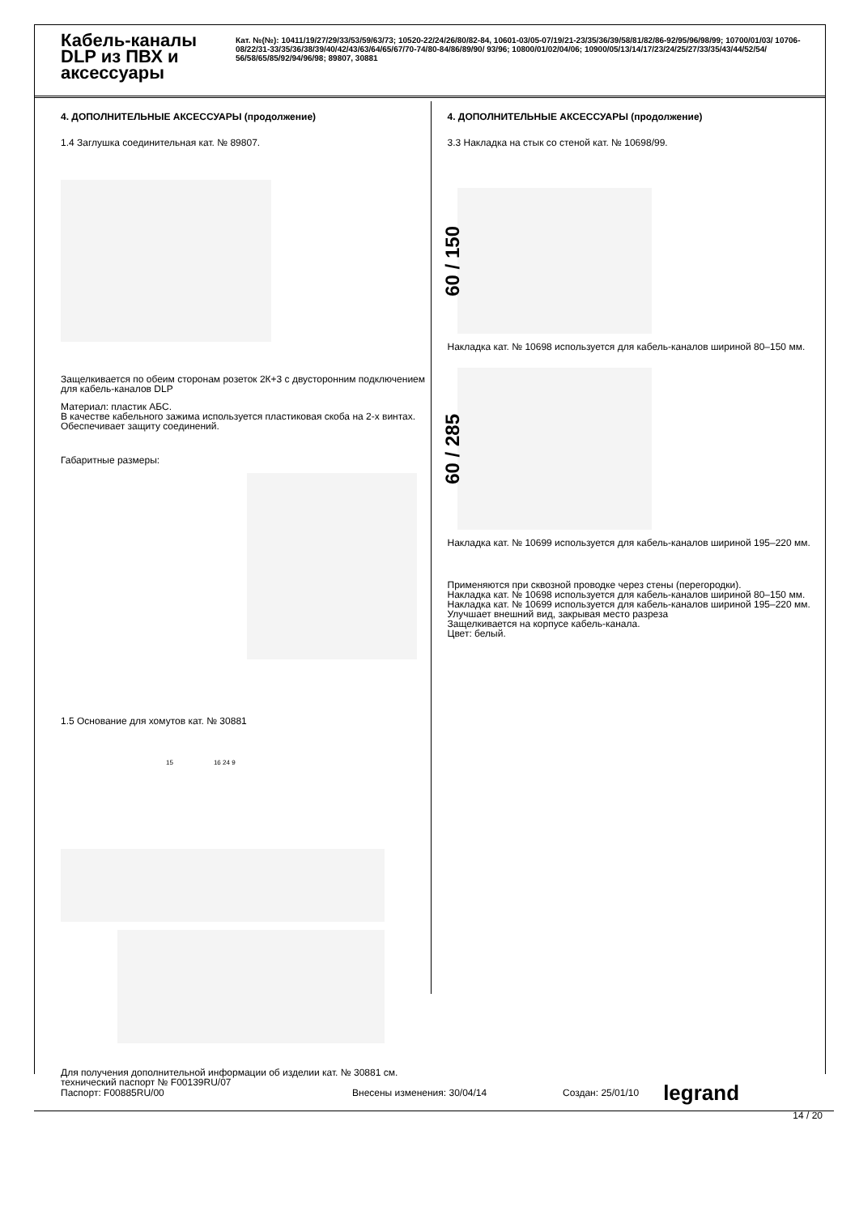Кабель-каналы DLP из ПВХ и аксессуары
Кат. №(№): 10411/19/27/29/33/53/59/63/73; 10520-22/24/26/80/82-84, 10601-03/05-07/19/21-23/35/36/39/58/81/82/86-92/95/96/98/99; 10700/01/03/ 10706-08/22/31-33/35/36/38/39/40/42/43/63/64/65/67/70-74/80-84/86/89/90/ 93/96; 10800/01/02/04/06; 10900/05/13/14/17/23/24/25/27/33/35/43/44/52/54/ 56/58/65/85/92/94/96/98; 89807, 30881
4. ДОПОЛНИТЕЛЬНЫЕ АКСЕССУАРЫ (продолжение)
1.4 Заглушка соединительная кат. № 89807.
Защелкивается по обеим сторонам розеток 2К+3 с двусторонним подключением для кабель-каналов DLP
Материал: пластик АБС.
В качестве кабельного зажима используется пластиковая скоба на 2-х винтах.
Обеспечивает защиту соединений.
Габаритные размеры:
1.5 Основание для хомутов кат. № 30881
15 16 24 9
Для получения дополнительной информации об изделии кат. № 30881 см. технический паспорт № F00139RU/07
4. ДОПОЛНИТЕЛЬНЫЕ АКСЕССУАРЫ (продолжение)
3.3 Накладка на стык со стеной кат. № 10698/99.
60 / 150
Накладка кат. № 10698 используется для кабель-каналов шириной 80–150 мм.
60 / 285
Накладка кат. № 10699 используется для кабель-каналов шириной 195–220 мм.
Применяются при сквозной проводке через стены (перегородки).
Накладка кат. № 10698 используется для кабель-каналов шириной 80–150 мм.
Накладка кат. № 10699 используется для кабель-каналов шириной 195–220 мм.
Улучшает внешний вид, закрывая место разреза
Защелкивается на корпусе кабель-канала.
Цвет: белый.
Паспорт: F00885RU/00 Внесены изменения: 30/04/14 Создан: 25/01/10 legrand
14 / 20